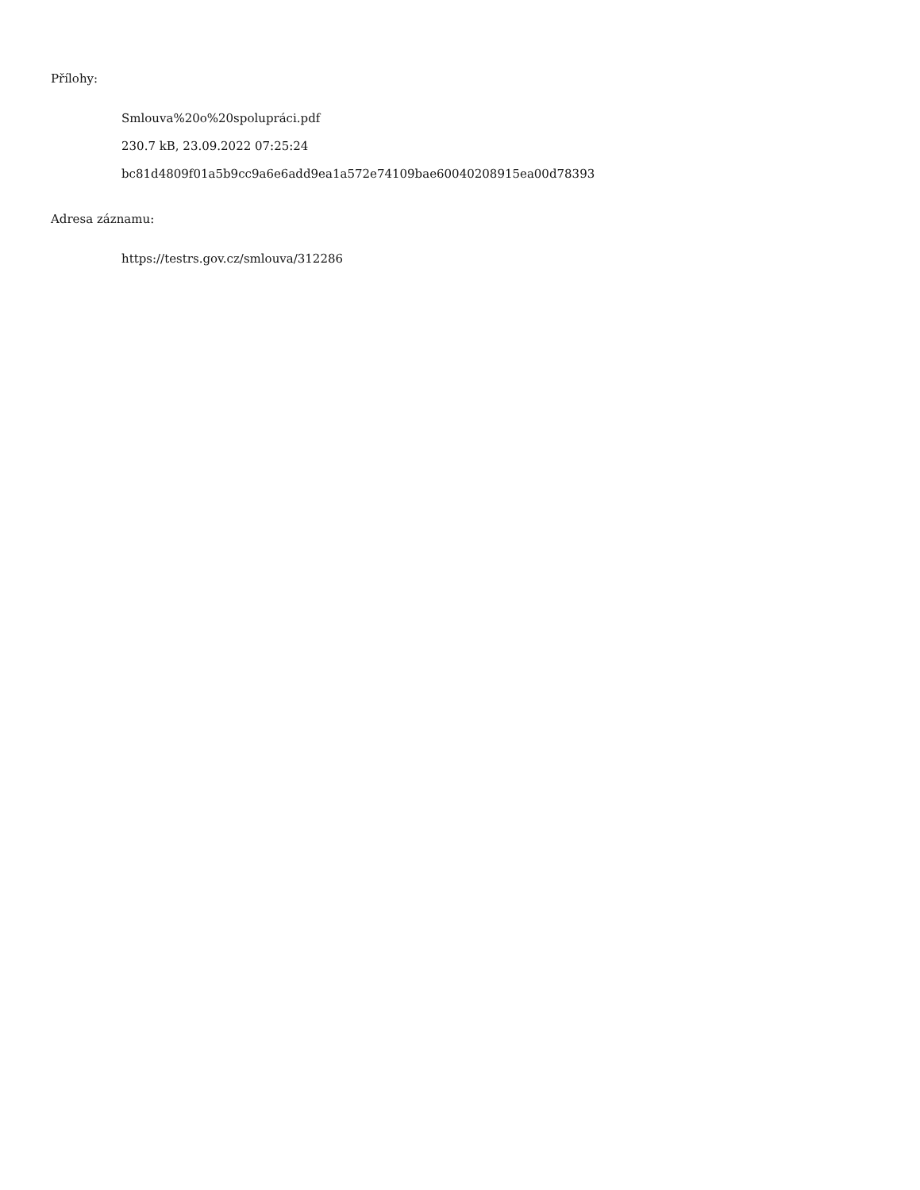Přílohy:
Smlouva%20o%20spolupráci.pdf
230.7 kB, 23.09.2022 07:25:24
bc81d4809f01a5b9cc9a6e6add9ea1a572e74109bae60040208915ea00d78393
Adresa záznamu:
https://testrs.gov.cz/smlouva/312286